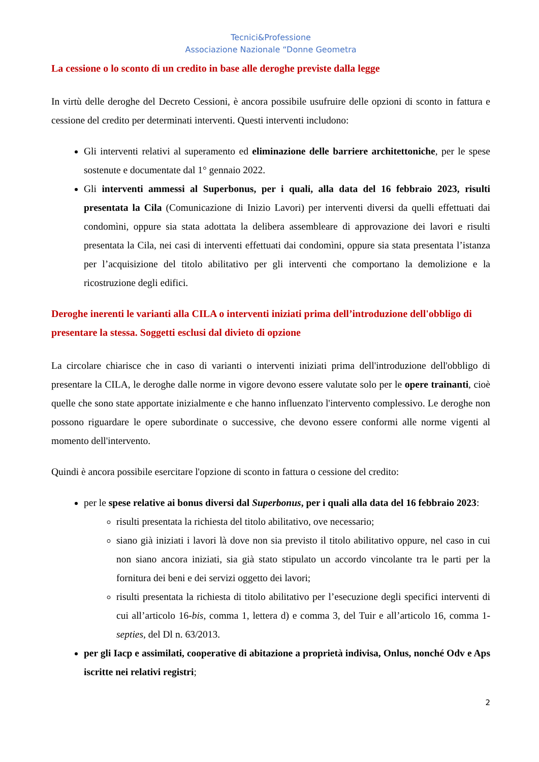Tecnici&Professione
Associazione Nazionale “Donne Geometra
La cessione o lo sconto di un credito in base alle deroghe previste dalla legge
In virtù delle deroghe del Decreto Cessioni, è ancora possibile usufruire delle opzioni di sconto in fattura e cessione del credito per determinati interventi. Questi interventi includono:
Gli interventi relativi al superamento ed eliminazione delle barriere architettoniche, per le spese sostenute e documentate dal 1° gennaio 2022.
Gli interventi ammessi al Superbonus, per i quali, alla data del 16 febbraio 2023, risulti presentata la Cila (Comunicazione di Inizio Lavori) per interventi diversi da quelli effettuati dai condomìni, oppure sia stata adottata la delibera assembleare di approvazione dei lavori e risulti presentata la Cila, nei casi di interventi effettuati dai condomìni, oppure sia stata presentata l’istanza per l’acquisizione del titolo abilitativo per gli interventi che comportano la demolizione e la ricostruzione degli edifici.
Deroghe inerenti le varianti alla CILA o interventi iniziati prima dell’introduzione dell'obbligo di presentare la stessa. Soggetti esclusi dal divieto di opzione
La circolare chiarisce che in caso di varianti o interventi iniziati prima dell'introduzione dell'obbligo di presentare la CILA, le deroghe dalle norme in vigore devono essere valutate solo per le opere trainanti, cioè quelle che sono state apportate inizialmente e che hanno influenzato l'intervento complessivo. Le deroghe non possono riguardare le opere subordinate o successive, che devono essere conformi alle norme vigenti al momento dell'intervento.
Quindi è ancora possibile esercitare l'opzione di sconto in fattura o cessione del credito:
per le spese relative ai bonus diversi dal Superbonus, per i quali alla data del 16 febbraio 2023:
risulti presentata la richiesta del titolo abilitativo, ove necessario;
siano già iniziati i lavori là dove non sia previsto il titolo abilitativo oppure, nel caso in cui non siano ancora iniziati, sia già stato stipulato un accordo vincolante tra le parti per la fornitura dei beni e dei servizi oggetto dei lavori;
risulti presentata la richiesta di titolo abilitativo per l’esecuzione degli specifici interventi di cui all’articolo 16-bis, comma 1, lettera d) e comma 3, del Tuir e all’articolo 16, comma 1-septies, del Dl n. 63/2013.
per gli Iacp e assimilati, cooperative di abitazione a proprietà indivisa, Onlus, nonché Odv e Aps iscritte nei relativi registri;
2